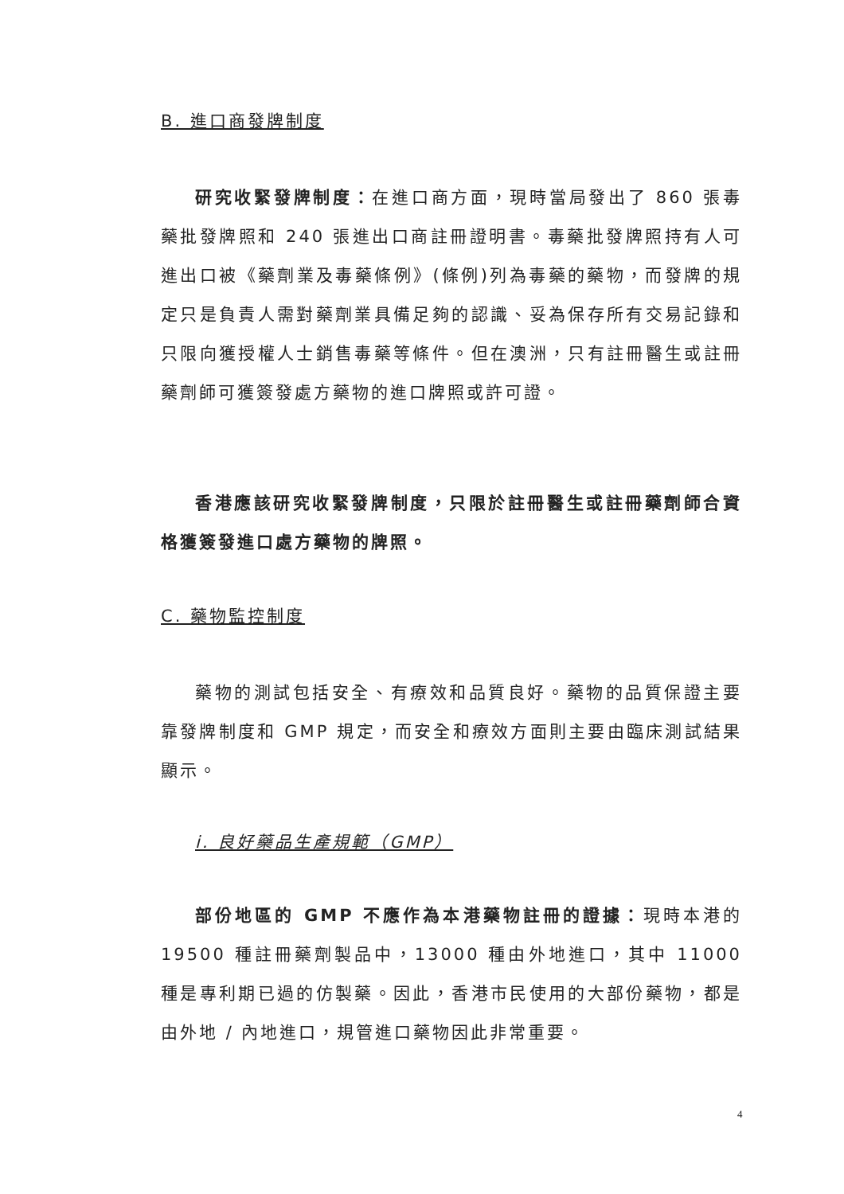B. 進口商發牌制度
研究收緊發牌制度：在進口商方面，現時當局發出了 860 張毒藥批發牌照和 240 張進出口商註冊證明書。毒藥批發牌照持有人可進出口被《藥劑業及毒藥條例》(條例)列為毒藥的藥物，而發牌的規定只是負責人需對藥劑業具備足夠的認識、妥為保存所有交易記錄和只限向獲授權人士銷售毒藥等條件。但在澳洲，只有註冊醫生或註冊藥劑師可獲簽發處方藥物的進口牌照或許可證。
香港應該研究收緊發牌制度，只限於註冊醫生或註冊藥劑師合資格獲簽發進口處方藥物的牌照。
C. 藥物監控制度
藥物的測試包括安全、有療效和品質良好。藥物的品質保證主要靠發牌制度和 GMP 規定，而安全和療效方面則主要由臨床測試結果顯示。
i. 良好藥品生產規範（GMP）
部份地區的 GMP 不應作為本港藥物註冊的證據：現時本港的 19500 種註冊藥劑製品中，13000 種由外地進口，其中 11000 種是專利期已過的仿製藥。因此，香港市民使用的大部份藥物，都是由外地 / 內地進口，規管進口藥物因此非常重要。
4